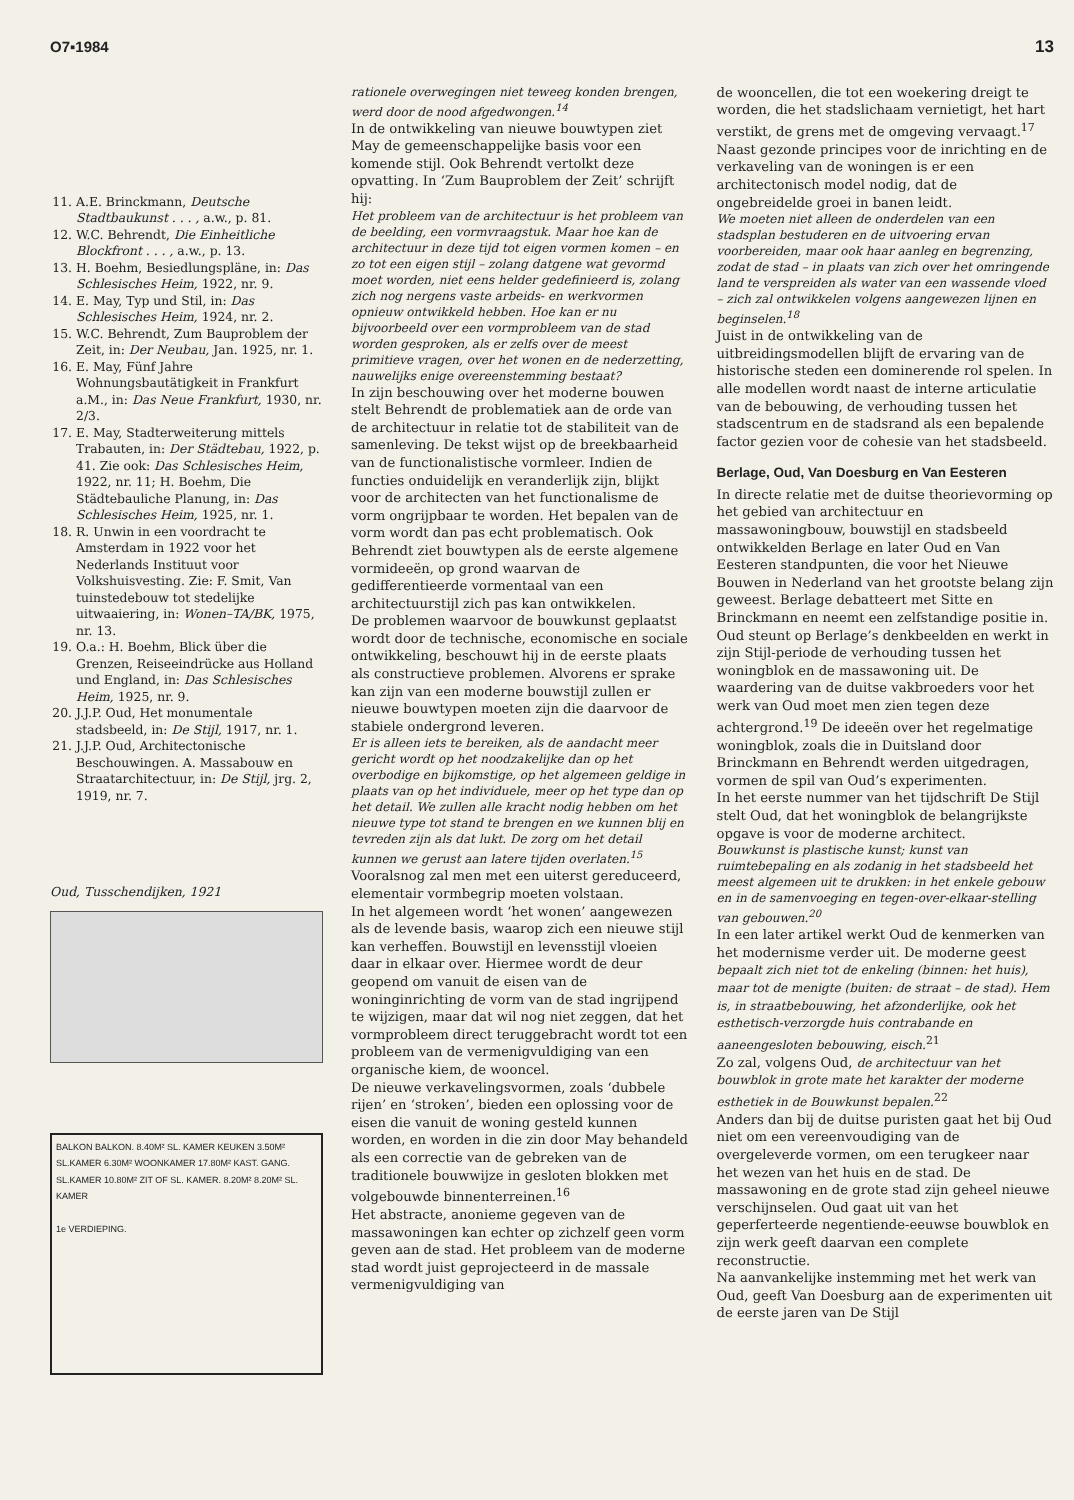O7▪1984 13
11. A.E. Brinckmann, Deutsche Stadtbaukunst . . . , a.w., p. 81.
12. W.C. Behrendt, Die Einheitliche Blockfront . . . , a.w., p. 13.
13. H. Boehm, Besiedlungspläne, in: Das Schlesisches Heim, 1922, nr. 9.
14. E. May, Typ und Stil, in: Das Schlesisches Heim, 1924, nr. 2.
15. W.C. Behrendt, Zum Bauproblem der Zeit, in: Der Neubau, Jan. 1925, nr. 1.
16. E. May, Fünf Jahre Wohnungsbautätigkeit in Frankfurt a.M., in: Das Neue Frankfurt, 1930, nr. 2/3.
17. E. May, Stadterweiterung mittels Trabauten, in: Der Städtebau, 1922, p. 41. Zie ook: Das Schlesisches Heim, 1922, nr. 11; H. Boehm, Die Städtebauliche Planung, in: Das Schlesisches Heim, 1925, nr. 1.
18. R. Unwin in een voordracht te Amsterdam in 1922 voor het Nederlands Instituut voor Volkshuisvesting. Zie: F. Smit, Van tuinstedebouw tot stedelijke uitwaaiering, in: Wonen–TA/BK, 1975, nr. 13.
19. O.a.: H. Boehm, Blick über die Grenzen, Reiseeindrücke aus Holland und England, in: Das Schlesisches Heim, 1925, nr. 9.
20. J.J.P. Oud, Het monumentale stadsbeeld, in: De Stijl, 1917, nr. 1.
21. J.J.P. Oud, Architectonische Beschouwingen. A. Massabouw en Straatarchitectuur, in: De Stijl, jrg. 2, 1919, nr. 7.
Oud, Tusschendijken, 1921
BALKON BALKON. 8.40M² SL. KAMER KEUKEN 3.50M² SL.KAMER 6.30M² WOONKAMER 17.80M² KAST. GANG. SL.KAMER 10.80M² ZIT OF SL. KAMER. 8.20M² 8.20M² SL. KAMER
1e VERDIEPING.
rationele overwegingen niet teweeg konden brengen, werd door de nood afgedwongen.<sup>14</sup>
In de ontwikkeling van nieuwe bouwtypen ziet May de gemeenschappelijke basis voor een komende stijl. Ook Behrendt vertolkt deze opvatting. In ‘Zum Bauproblem der Zeit’ schrijft hij:
Het probleem van de architectuur is het probleem van de beelding, een vormvraagstuk. Maar hoe kan de architectuur in deze tijd tot eigen vormen komen – en zo tot een eigen stijl – zolang datgene wat gevormd moet worden, niet eens helder gedefinieerd is, zolang zich nog nergens vaste arbeids- en werkvormen opnieuw ontwikkeld hebben. Hoe kan er nu bijvoorbeeld over een vormprobleem van de stad worden gesproken, als er zelfs over de meest primitieve vragen, over het wonen en de nederzetting, nauwelijks enige overeenstemming bestaat?
In zijn beschouwing over het moderne bouwen stelt Behrendt de problematiek aan de orde van de architectuur in relatie tot de stabiliteit van de samenleving. De tekst wijst op de breekbaarheid van de functionalistische vormleer. Indien de functies onduidelijk en veranderlijk zijn, blijkt voor de architecten van het functionalisme de vorm ongrijpbaar te worden. Het bepalen van de vorm wordt dan pas echt problematisch. Ook Behrendt ziet bouwtypen als de eerste algemene vormideeën, op grond waarvan de gedifferentieerde vormentaal van een architectuurstijl zich pas kan ontwikkelen.
De problemen waarvoor de bouwkunst geplaatst wordt door de technische, economische en sociale ontwikkeling, beschouwt hij in de eerste plaats als constructieve problemen. Alvorens er sprake kan zijn van een moderne bouwstijl zullen er nieuwe bouwtypen moeten zijn die daarvoor de stabiele ondergrond leveren.
Er is alleen iets te bereiken, als de aandacht meer gericht wordt op het noodzakelijke dan op het overbodige en bijkomstige, op het algemeen geldige in plaats van op het individuele, meer op het type dan op het detail. We zullen alle kracht nodig hebben om het nieuwe type tot stand te brengen en we kunnen blij en tevreden zijn als dat lukt. De zorg om het detail kunnen we gerust aan latere tijden overlaten.<sup>15</sup>
Vooralsnog zal men met een uiterst gereduceerd, elementair vormbegrip moeten volstaan.
In het algemeen wordt ‘het wonen’ aangewezen als de levende basis, waarop zich een nieuwe stijl kan verheffen. Bouwstijl en levensstijl vloeien daar in elkaar over. Hiermee wordt de deur geopend om vanuit de eisen van de woninginrichting de vorm van de stad ingrijpend te wijzigen, maar dat wil nog niet zeggen, dat het vormprobleem direct teruggebracht wordt tot een probleem van de vermenigvuldiging van een organische kiem, de wooncel.
De nieuwe verkavelingsvormen, zoals ‘dubbele rijen’ en ‘stroken’, bieden een oplossing voor de eisen die vanuit de woning gesteld kunnen worden, en worden in die zin door May behandeld als een correctie van de gebreken van de traditionele bouwwijze in gesloten blokken met volgebouwde binnenterreinen.<sup>16</sup>
Het abstracte, anonieme gegeven van de massawoningen kan echter op zichzelf geen vorm geven aan de stad. Het probleem van de moderne stad wordt juist geprojecteerd in de massale vermenigvuldiging van
de wooncellen, die tot een woekering dreigt te worden, die het stadslichaam vernietigt, het hart verstikt, de grens met de omgeving vervaagt.<sup>17</sup>
Naast gezonde principes voor de inrichting en de verkaveling van de woningen is er een architectonisch model nodig, dat de ongebreidelde groei in banen leidt.
We moeten niet alleen de onderdelen van een stadsplan bestuderen en de uitvoering ervan voorbereiden, maar ook haar aanleg en begrenzing, zodat de stad – in plaats van zich over het omringende land te verspreiden als water van een wassende vloed – zich zal ontwikkelen volgens aangewezen lijnen en beginselen.<sup>18</sup>
Juist in de ontwikkeling van de uitbreidingsmodellen blijft de ervaring van de historische steden een dominerende rol spelen. In alle modellen wordt naast de interne articulatie van de bebouwing, de verhouding tussen het stadscentrum en de stadsrand als een bepalende factor gezien voor de cohesie van het stadsbeeld.
Berlage, Oud, Van Doesburg en Van Eesteren
In directe relatie met de duitse theorievorming op het gebied van architectuur en massawoningbouw, bouwstijl en stadsbeeld ontwikkelden Berlage en later Oud en Van Eesteren standpunten, die voor het Nieuwe Bouwen in Nederland van het grootste belang zijn geweest. Berlage debatteert met Sitte en Brinckmann en neemt een zelfstandige positie in. Oud steunt op Berlage’s denkbeelden en werkt in zijn Stijl-periode de verhouding tussen het woningblok en de massawoning uit. De waardering van de duitse vakbroeders voor het werk van Oud moet men zien tegen deze achtergrond.<sup>19</sup> De ideeën over het regelmatige woningblok, zoals die in Duitsland door Brinckmann en Behrendt werden uitgedragen, vormen de spil van Oud’s experimenten.
In het eerste nummer van het tijdschrift De Stijl stelt Oud, dat het woningblok de belangrijkste opgave is voor de moderne architect.
Bouwkunst is plastische kunst; kunst van ruimtebepaling en als zodanig in het stadsbeeld het meest algemeen uit te drukken: in het enkele gebouw en in de samenvoeging en tegen-over-elkaar-stelling van gebouwen.<sup>20</sup>
In een later artikel werkt Oud de kenmerken van het modernisme verder uit. De moderne geest bepaalt zich niet tot de enkeling (binnen: het huis), maar tot de menigte (buiten: de straat – de stad). Hem is, in straatbebouwing, het afzonderlijke, ook het esthetisch-verzorgde huis contrabande en aaneengesloten bebouwing, eisch.<sup>21</sup>
Zo zal, volgens Oud, de architectuur van het bouwblok in grote mate het karakter der moderne esthetiek in de Bouwkunst bepalen.<sup>22</sup>
Anders dan bij de duitse puristen gaat het bij Oud niet om een vereenvoudiging van de overgeleverde vormen, om een terugkeer naar het wezen van het huis en de stad. De massawoning en de grote stad zijn geheel nieuwe verschijnselen. Oud gaat uit van het geperferteerde negentiende-eeuwse bouwblok en zijn werk geeft daarvan een complete reconstructie.
Na aanvankelijke instemming met het werk van Oud, geeft Van Doesburg aan de experimenten uit de eerste jaren van De Stijl